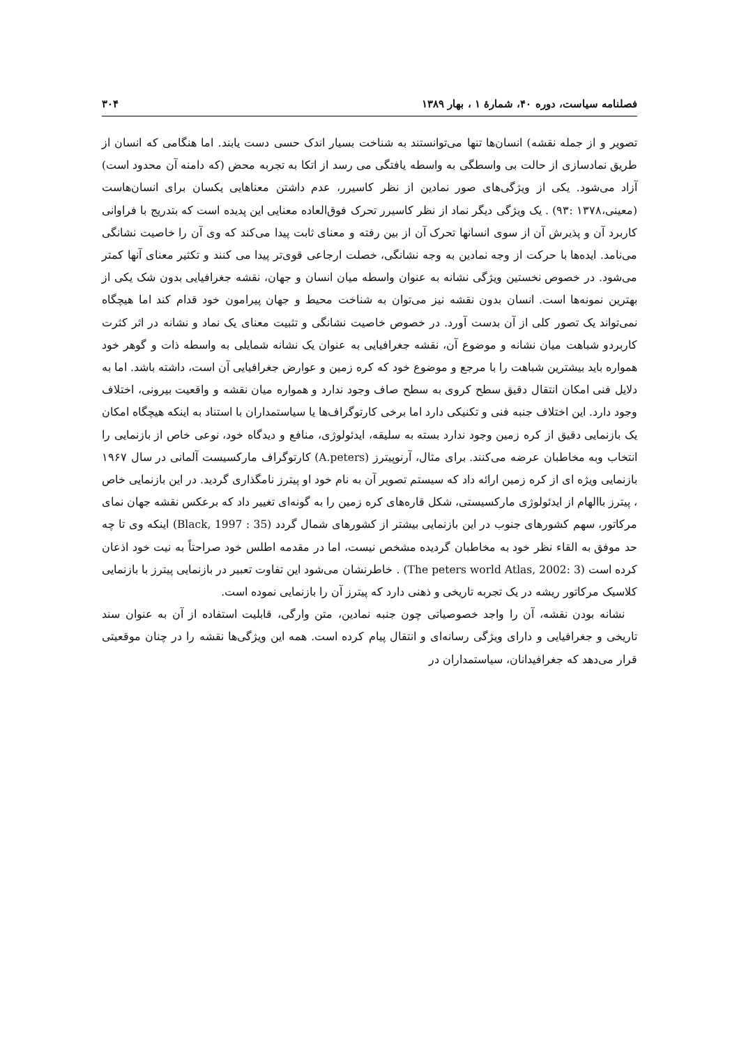فصلنامه سیاست، دوره ۴۰، شمارهٔ ۱ ، بهار ۱۳۸۹ ۳۰۴
تصویر و از جمله نقشه) انسان‌ها تنها می‌توانستند به شناخت بسیار اندک حسی دست یابند. اما هنگامی که انسان از طریق نمادسازی از حالت بی واسطگی به واسطه یافتگی می رسد از اتکا به تجربه محض (که دامنه آن محدود است) آزاد می‌شود. یکی از ویژگی‌های صور نمادین از نظر کاسیرر، عدم داشتن معناهایی یکسان برای انسان‌هاست (معینی،۱۳۷۸ :۹۳) . یک ویژگی دیگر نماد از نظر کاسیرر تحرک فوق‌العاده معنایی این پدیده است که بتدریج با فراوانی کاربرد آن و پذیرش آن از سوی انسانها تحرک آن از بین رفته و معنای ثابت پیدا می‌کند که وی آن را خاصیت نشانگی می‌نامد. ایده‌ها با حرکت از وجه نمادین به وجه نشانگی، خصلت ارجاعی قوی‌تر پیدا می کنند و تکثیر معنای آنها کمتر می‌شود. در خصوص نخستین ویژگی نشانه به عنوان واسطه میان انسان و جهان، نقشه جغرافیایی بدون شک یکی از بهترین نمونه‌ها است. انسان بدون نقشه نیز می‌توان به شناخت محیط و جهان پیرامون خود قدام کند اما هیچگاه نمی‌تواند یک تصور کلی از آن بدست آورد. در خصوص خاصیت نشانگی و تثبیت معنای یک نماد و نشانه در اثر کثرت کاربردو شباهت میان نشانه و موضوع آن، نقشه جغرافیایی به عنوان یک نشانه شمایلی به واسطه ذات و گوهر خود همواره باید بیشترین شباهت را با مرجع و موضوع خود که کره زمین و عوارض جغرافیایی آن است، داشته باشد. اما به دلایل فنی امکان انتقال دقیق سطح کروی به سطح صاف وجود ندارد و همواره میان نقشه و واقعیت بیرونی، اختلاف وجود دارد. این اختلاف جنبه فنی و تکنیکی دارد اما برخی کارتوگراف‌ها یا سیاستمداران با استناد به اینکه هیچگاه امکان یک بازنمایی دقیق از کره زمین وجود ندارد بسته به سلیقه، ایدئولوژی، منافع و دیدگاه خود، نوعی خاص از بازنمایی را انتخاب وبه مخاطبان عرضه می‌کنند. برای مثال، آرنوپیترز (A.peters) کارتوگراف مارکسیست آلمانی در سال ۱۹۶۷ بازنمایی ویژه ای از کره زمین ارائه داد که سیستم تصویر آن به نام خود او پیترز نامگذاری گردید. در این بازنمایی خاص ، پیترز باالهام از ایدئولوژی مارکسیستی، شکل قاره‌های کره زمین را به گونه‌ای تغییر داد که برعکس نقشه جهان نمای مرکاتور، سهم کشورهای جنوب در این بازنمایی بیشتر از کشورهای شمال گردد (Black, 1997 : 35) اینکه وی تا چه حد موفق به القاء نظر خود به مخاطبان گردیده مشخص نیست، اما در مقدمه اطلس خود صراحتاً به نیت خود اذعان کرده است (The peters world Atlas, 2002: 3) . خاطرنشان می‌شود این تفاوت تعبیر در بازنمایی پیترز با بازنمایی کلاسیک مرکاتور ریشه در یک تجربه تاریخی و ذهنی دارد که پیترز آن را بازنمایی نموده است.
نشانه بودن نقشه، آن را واجد خصوصیاتی چون جنبه نمادین، متن وارگی، قابلیت استفاده از آن به عنوان سند تاریخی و جغرافیایی و دارای ویژگی رسانه‌ای و انتقال پیام کرده است. همه این ویژگی‌ها نقشه را در چنان موقعیتی قرار می‌دهد که جغرافیدانان، سیاستمداران در